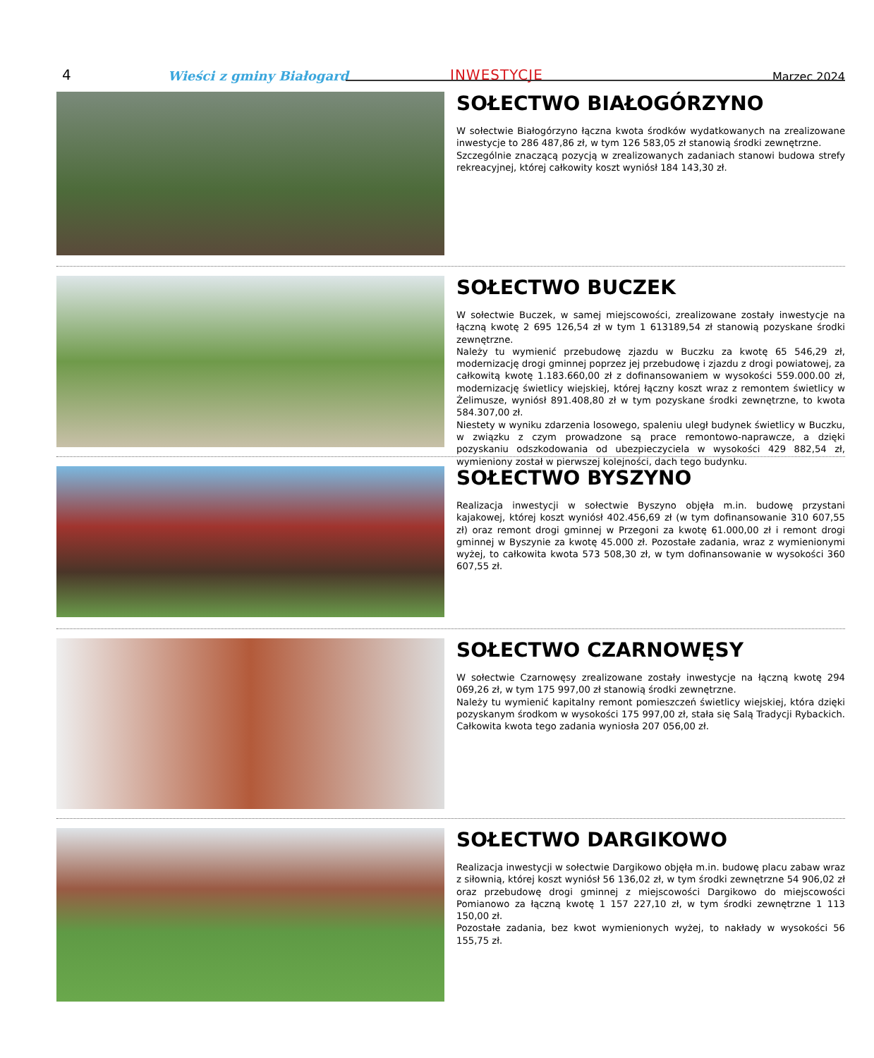4
Wieści z gminy Białogard
INWESTYCJE
Marzec 2024
SOŁECTWO BIAŁOGÓRZYNO
W sołectwie Białogórzyno łączna kwota środków wydatkowanych na zrealizowane inwestycje to 286 487,86 zł, w tym 126 583,05 zł stanowią środki zewnętrzne.
Szczególnie znaczącą pozycją w zrealizowanych zadaniach stanowi budowa strefy rekreacyjnej, której całkowity koszt wyniósł 184 143,30 zł.
SOŁECTWO BUCZEK
W sołectwie Buczek, w samej miejscowości, zrealizowane zostały inwestycje na łączną kwotę 2 695 126,54 zł w tym 1 613189,54 zł stanowią pozyskane środki zewnętrzne.
Należy tu wymienić przebudowę zjazdu w Buczku za kwotę 65 546,29 zł, modernizację drogi gminnej poprzez jej przebudowę i zjazdu z drogi powiatowej, za całkowitą kwotę 1.183.660,00 zł z dofinansowaniem w wysokości 559.000.00 zł, modernizację świetlicy wiejskiej, której łączny koszt wraz z remontem świetlicy w Żelimusze, wyniósł 891.408,80 zł w tym pozyskane środki zewnętrzne, to kwota 584.307,00 zł.
Niestety w wyniku zdarzenia losowego, spaleniu uległ budynek świetlicy w Buczku, w związku z czym prowadzone są prace remontowo-naprawcze, a dzięki pozyskaniu odszkodowania od ubezpieczyciela w wysokości 429 882,54 zł, wymieniony został w pierwszej kolejności, dach tego budynku.
SOŁECTWO BYSZYNO
Realizacja inwestycji w sołectwie Byszyno objęła m.in. budowę przystani kajakowej, której koszt wyniósł 402.456,69 zł (w tym dofinansowanie 310 607,55 zł) oraz remont drogi gminnej w Przegoni za kwotę 61.000,00 zł i remont drogi gminnej w Byszynie za kwotę 45.000 zł. Pozostałe zadania, wraz z wymienionymi wyżej, to całkowita kwota 573 508,30 zł, w tym dofinansowanie w wysokości 360 607,55 zł.
SOŁECTWO CZARNOWĘSY
W sołectwie Czarnowęsy zrealizowane zostały inwestycje na łączną kwotę 294 069,26 zł, w tym 175 997,00 zł stanowią środki zewnętrzne.
Należy tu wymienić kapitalny remont pomieszczeń świetlicy wiejskiej, która dzięki pozyskanym środkom w wysokości 175 997,00 zł, stała się Salą Tradycji Rybackich. Całkowita kwota tego zadania wyniosła 207 056,00 zł.
SOŁECTWO DARGIKOWO
Realizacja inwestycji w sołectwie Dargikowo objęła m.in. budowę placu zabaw wraz z siłownią, której koszt wyniósł 56 136,02 zł, w tym środki zewnętrzne 54 906,02 zł oraz przebudowę drogi gminnej z miejscowości Dargikowo do miejscowości Pomianowo za łączną kwotę 1 157 227,10 zł, w tym środki zewnętrzne 1 113 150,00 zł.
Pozostałe zadania, bez kwot wymienionych wyżej, to nakłady w wysokości 56 155,75 zł.